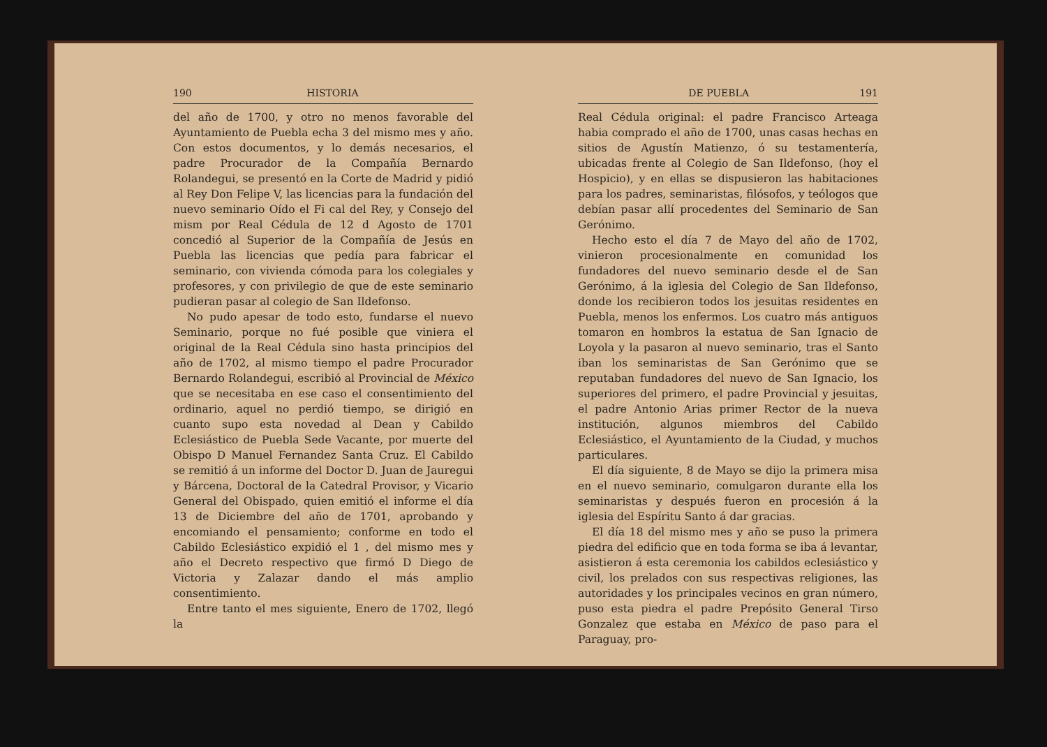190 HISTORIA
del año de 1700, y otro no menos favorable del Ayuntamiento de Puebla echa 3 del mismo mes y año. Con estos documentos, y lo demás necesarios, el padre Procurador de la Compañía Bernardo Rolandegui, se presentó en la Corte de Madrid y pidió al Rey Don Felipe V, las licencias para la fundación del nuevo seminario Oído el Fi cal del Rey, y Consejo del mism por Real Cédula de 12 d Agosto de 1701 concedió al Superior de la Compañía de Jesús en Puebla las licencias que pedía para fabricar el seminario, con vivienda cómoda para los colegiales y profesores, y con privilegio de que de este seminario pudieran pasar al colegio de San Ildefonso.
No pudo apesar de todo esto, fundarse el nuevo Seminario, porque no fué posible que viniera el original de la Real Cédula sino hasta principios del año de 1702, al mismo tiempo el padre Procurador Bernardo Rolandegui, escribió al Provincial de México que se necesitaba en ese caso el consentimiento del ordinario, aquel no perdió tiempo, se dirigió en cuanto supo esta novedad al Dean y Cabildo Eclesiástico de Puebla Sede Vacante, por muerte del Obispo D Manuel Fernandez Santa Cruz. El Cabildo se remitió á un informe del Doctor D. Juan de Jauregui y Bárcena, Doctoral de la Catedral Provisor, y Vicario General del Obispado, quien emitió el informe el día 13 de Diciembre del año de 1701, aprobando y encomiando el pensamiento; conforme en todo el Cabildo Eclesiástico expidió el 1 , del mismo mes y año el Decreto respectivo que firmó D Diego de Victoria y Zalazar dando el más amplio consentimiento.
Entre tanto el mes siguiente, Enero de 1702, llegó la
DE PUEBLA 191
Real Cédula original: el padre Francisco Arteaga habia comprado el año de 1700, unas casas hechas en sitios de Agustín Matienzo, ó su testamentería, ubicadas frente al Colegio de San Ildefonso, (hoy el Hospicio), y en ellas se dispusieron las habitaciones para los padres, seminaristas, filósofos, y teólogos que debían pasar allí procedentes del Seminario de San Gerónimo.
Hecho esto el día 7 de Mayo del año de 1702, vinieron procesionalmente en comunidad los fundadores del nuevo seminario desde el de San Gerónimo, á la iglesia del Colegio de San Ildefonso, donde los recibieron todos los jesuitas residentes en Puebla, menos los enfermos. Los cuatro más antiguos tomaron en hombros la estatua de San Ignacio de Loyola y la pasaron al nuevo seminario, tras el Santo iban los seminaristas de San Gerónimo que se reputaban fundadores del nuevo de San Ignacio, los superiores del primero, el padre Provincial y jesuitas, el padre Antonio Arias primer Rector de la nueva institución, algunos miembros del Cabildo Eclesiástico, el Ayuntamiento de la Ciudad, y muchos particulares.
El día siguiente, 8 de Mayo se dijo la primera misa en el nuevo seminario, comulgaron durante ella los seminaristas y después fueron en procesión á la iglesia del Espíritu Santo á dar gracias.
El día 18 del mismo mes y año se puso la primera piedra del edificio que en toda forma se iba á levantar, asistieron á esta ceremonia los cabildos eclesiástico y civil, los prelados con sus respectivas religiones, las autoridades y los principales vecinos en gran número, puso esta piedra el padre Prepósito General Tirso Gonzalez que estaba en México de paso para el Paraguay, pro-